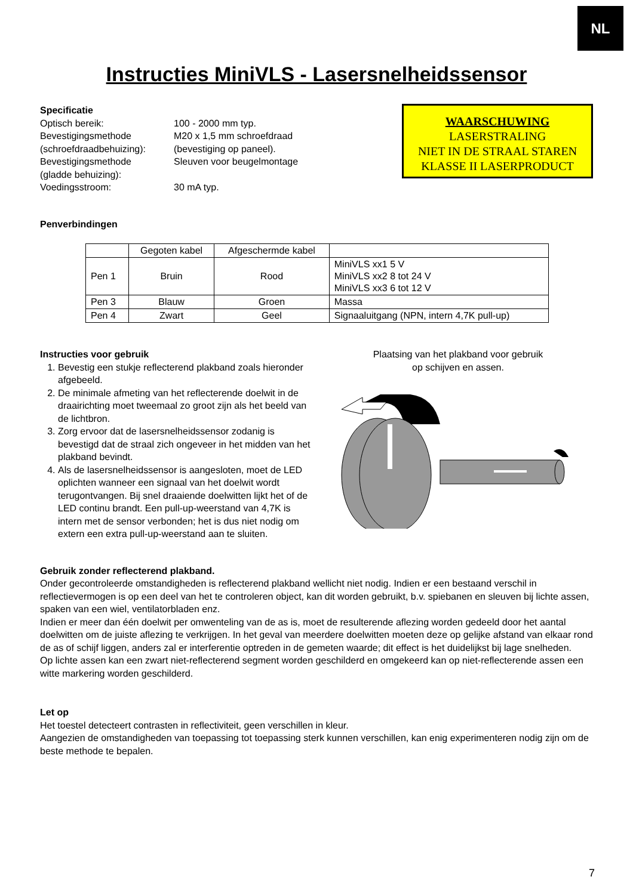NL
Instructies MiniVLS - Lasersnelheidssensor
Specificatie
Optisch bereik:
Bevestigingsmethode
(schroefdraadbehuizing):
Bevestigingsmethode
(gladde behuizing):
Voedingsstroom:
100 - 2000 mm typ.
M20 x 1,5 mm schroefdraad
(bevestiging op paneel).
Sleuven voor beugelmontage
30 mA typ.
WAARSCHUWING
LASERSTRALING
NIET IN DE STRAAL STAREN
KLASSE II LASERPRODUCT
Penverbindingen
| | Gegoten kabel | Afgeschermde kabel | |
| Pen 1 | Bruin | Rood | MiniVLS xx1 5 V MiniVLS xx2 8 tot 24 V MiniVLS xx3 6 tot 12 V |
| Pen 3 | Blauw | Groen | Massa |
| Pen 4 | Zwart | Geel | Signaaluitgang (NPN, intern 4,7K pull-up) |
Instructies voor gebruik
1. Bevestig een stukje reflecterend plakband zoals hieronder afgebeeld.
2. De minimale afmeting van het reflecterende doelwit in de draairichting moet tweemaal zo groot zijn als het beeld van de lichtbron.
3. Zorg ervoor dat de lasersnelheidssensor zodanig is bevestigd dat de straal zich ongeveer in het midden van het plakband bevindt.
4. Als de lasersnelheidssensor is aangesloten, moet de LED oplichten wanneer een signaal van het doelwit wordt terugontvangen. Bij snel draaiende doelwitten lijkt het of de LED continu brandt. Een pull-up-weerstand van 4,7K is intern met de sensor verbonden; het is dus niet nodig om extern een extra pull-up-weerstand aan te sluiten.
Plaatsing van het plakband voor gebruik
op schijven en assen.
Gebruik zonder reflecterend plakband.
Onder gecontroleerde omstandigheden is reflecterend plakband wellicht niet nodig. Indien er een bestaand verschil in reflectievermogen is op een deel van het te controleren object, kan dit worden gebruikt, b.v. spiebanen en sleuven bij lichte assen, spaken van een wiel, ventilatorbladen enz.
Indien er meer dan één doelwit per omwenteling van de as is, moet de resulterende aflezing worden gedeeld door het aantal doelwitten om de juiste aflezing te verkrijgen. In het geval van meerdere doelwitten moeten deze op gelijke afstand van elkaar rond de as of schijf liggen, anders zal er interferentie optreden in de gemeten waarde; dit effect is het duidelijkst bij lage snelheden.
Op lichte assen kan een zwart niet-reflecterend segment worden geschilderd en omgekeerd kan op niet-reflecterende assen een witte markering worden geschilderd.
Let op
Het toestel detecteert contrasten in reflectiviteit, geen verschillen in kleur.
Aangezien de omstandigheden van toepassing tot toepassing sterk kunnen verschillen, kan enig experimenteren nodig zijn om de beste methode te bepalen.
7